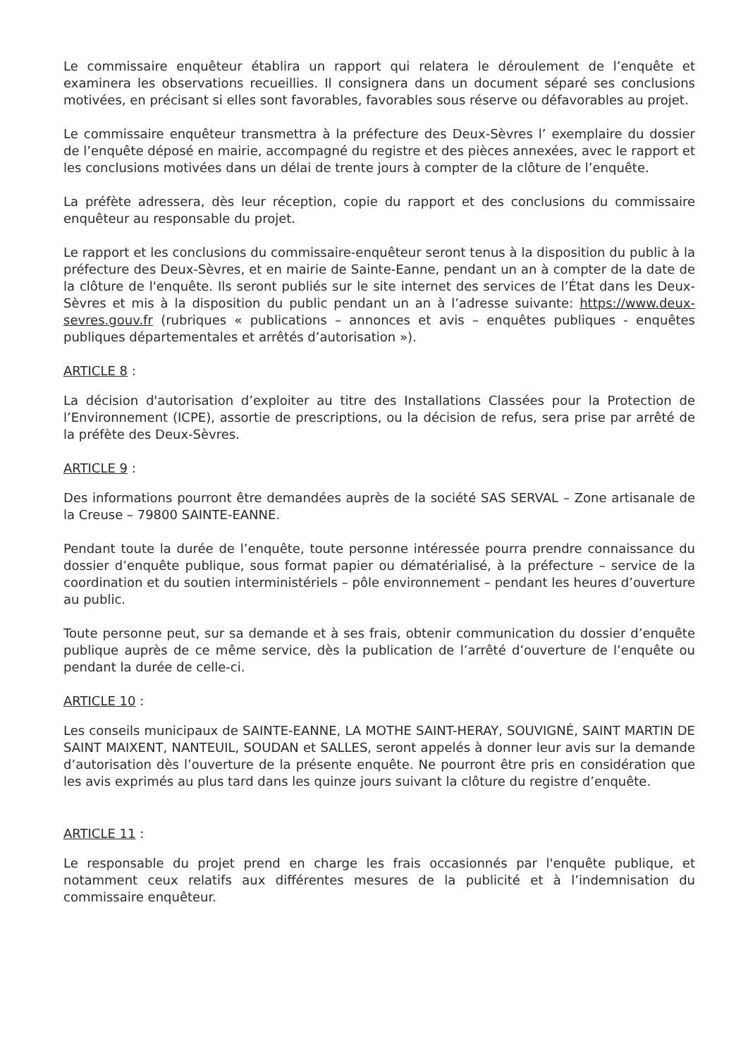Le commissaire enquêteur établira un rapport qui relatera le déroulement de l’enquête et examinera les observations recueillies. Il consignera dans un document séparé ses conclusions motivées, en précisant si elles sont favorables, favorables sous réserve ou défavorables au projet.
Le commissaire enquêteur transmettra à la préfecture des Deux-Sèvres l’ exemplaire du dossier de l’enquête déposé en mairie, accompagné du registre et des pièces annexées, avec le rapport et les conclusions motivées dans un délai de trente jours à compter de la clôture de l’enquête.
La préfète adressera, dès leur réception, copie du rapport et des conclusions du commissaire enquêteur au responsable du projet.
Le rapport et les conclusions du commissaire-enquêteur seront tenus à la disposition du public à la préfecture des Deux-Sèvres, et en mairie de Sainte-Eanne, pendant un an à compter de la date de la clôture de l'enquête. Ils seront publiés sur le site internet des services de l’État dans les Deux-Sèvres et mis à la disposition du public pendant un an à l’adresse suivante: https://www.deux-sevres.gouv.fr (rubriques « publications – annonces et avis – enquêtes publiques - enquêtes publiques départementales et arrêtés d’autorisation »).
ARTICLE 8 :
La décision d'autorisation d’exploiter au titre des Installations Classées pour la Protection de l’Environnement (ICPE), assortie de prescriptions, ou la décision de refus, sera prise par arrêté de la préfète des Deux-Sèvres.
ARTICLE 9 :
Des informations pourront être demandées auprès de la société SAS SERVAL – Zone artisanale de la Creuse – 79800 SAINTE-EANNE.
Pendant toute la durée de l’enquête, toute personne intéressée pourra prendre connaissance du dossier d’enquête publique, sous format papier ou dématérialisé, à la préfecture – service de la coordination et du soutien interministériels – pôle environnement – pendant les heures d’ouverture au public.
Toute personne peut, sur sa demande et à ses frais, obtenir communication du dossier d’enquête publique auprès de ce même service, dès la publication de l’arrêté d’ouverture de l’enquête ou pendant la durée de celle-ci.
ARTICLE 10 :
Les conseils municipaux de SAINTE-EANNE, LA MOTHE SAINT-HERAY, SOUVIGNÉ, SAINT MARTIN DE SAINT MAIXENT, NANTEUIL, SOUDAN et SALLES, seront appelés à donner leur avis sur la demande d’autorisation dès l’ouverture de la présente enquête. Ne pourront être pris en considération que les avis exprimés au plus tard dans les quinze jours suivant la clôture du registre d’enquête.
ARTICLE 11 :
Le responsable du projet prend en charge les frais occasionnés par l'enquête publique, et notamment ceux relatifs aux différentes mesures de la publicité et à l’indemnisation du commissaire enquêteur.